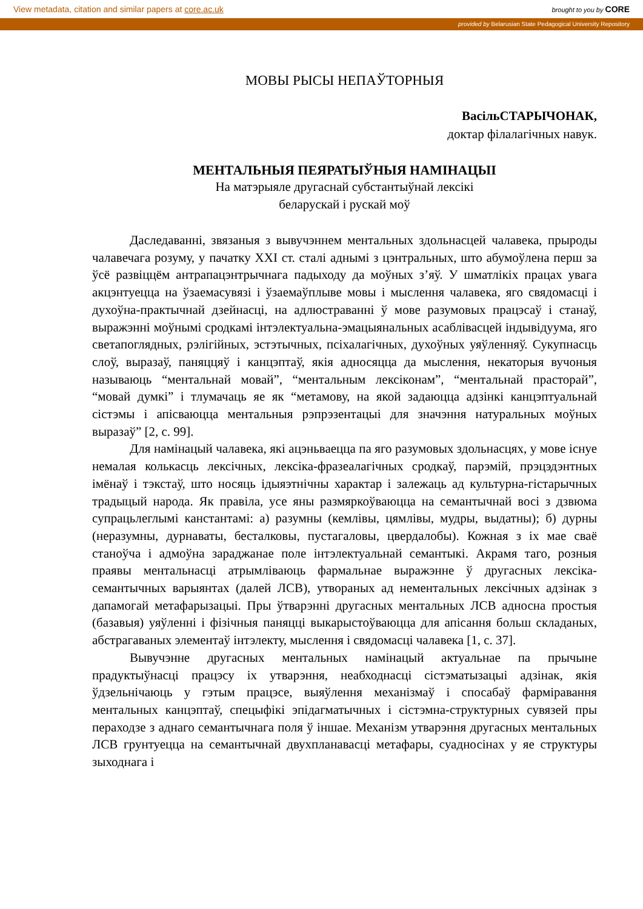View metadata, citation and similar papers at core.ac.uk brought to you by CORE
provided by Belarusian State Pedagogical University Repository
МОВЫ РЫСЫ НЕПАЎТОРНЫЯ
ВасільСТАРЫЧОНАК,
доктар філалагічных навук.
МЕНТАЛЬНЫЯ ПЕЯРАТЫЎНЫЯ НАМІНАЦЫІ
На матэрыяле другаснай субстантыўнай лексікі
беларускай і рускай моў
Даследаванні, звязаныя з вывучэннем ментальных здольнасцей чалавека, прыроды чалавечага розуму, у пачатку XXI ст. сталі аднымі з цэнтральных, што абумоўлена перш за ўсё развіццём антрапацэнтрычнага падыходу да моўных з’яў. У шматлікіх працах увага акцэнтуецца на ўзаемасувязі і ўзаемаўплыве мовы і мыслення чалавека, яго свядомасці і духоўна-практычнай дзейнасці, на адлюстраванні ў мове разумовых працэсаў і станаў, выражэнні моўнымі сродкамі інтэлектуальна-эмацыянальных асаблівасцей індывідуума, яго светапоглядных, рэлігійных, эстэтычных, псіхалагічных, духоўных уяўленняў. Сукупнасць слоў, выразаў, паняццяў і канцэптаў, якія адносяцца да мыслення, некаторыя вучоныя называюць “ментальнай мовай”, “ментальным лексіконам”, “ментальнай прасторай”, “мовай думкі” і тлумачаць яе як “метамову, на якой задаюцца адзінкі канцэптуальнай сістэмы і апісваюцца ментальныя рэпрэзентацыі для значэння натуральных моўных выразаў” [2, с. 99].
Для намінацый чалавека, які ацэньваецца па яго разумовых здольнасцях, у мове існуе немалая колькасць лексічных, лексіка-фразеалагічных сродкаў, парэмій, прэцэдэнтных імёнаў і тэкстаў, што носяць ідыяэтнічны характар і залежаць ад культурна-гістарычных традыцый народа. Як правіла, усе яны размяркоўваюцца на семантычнай восі з дзвюма супрацьлеглымі канстантамі: а) разумны (кемлівы, цямлівы, мудры, выдатны); б) дурны (неразумны, дурнаваты, бесталковы, пустагаловы, цвердалобы). Кожная з іх мае сваё станоўча і адмоўна зараджанае поле інтэлектуальнай семантыкі. Акрамя таго, розныя праявы ментальнасці атрымліваюць фармальнае выражэнне ў другасных лексіка-семантычных варыянтах (далей ЛСВ), утвораных ад нементальных лексічных адзінак з дапамогай метафарызацыі. Пры ўтварэнні другасных ментальных ЛСВ адносна простыя (базавыя) уяўленні і фізічныя паняцці выкарыстоўваюцца для апісання больш складаных, абстрагаваных элементаў інтэлекту, мыслення і свядомасці чалавека [1, с. 37].
Вывучэнне другасных ментальных намінацый актуальнае па прычыне прадуктыўнасці працэсу іх утварэння, неабходнасці сістэматызацыі адзінак, якія ўдзельнічаюць у гэтым працэсе, выяўлення механізмаў і спосабаў фарміравання ментальных канцэптаў, спецыфікі эпідагматычных і сістэмна-структурных сувязей пры пераходзе з аднаго семантычнага поля ў іншае. Механізм утварэння другасных ментальных ЛСВ грунтуецца на семантычнай двухпланавасці метафары, суадносінах у яе структуры зыходнага і